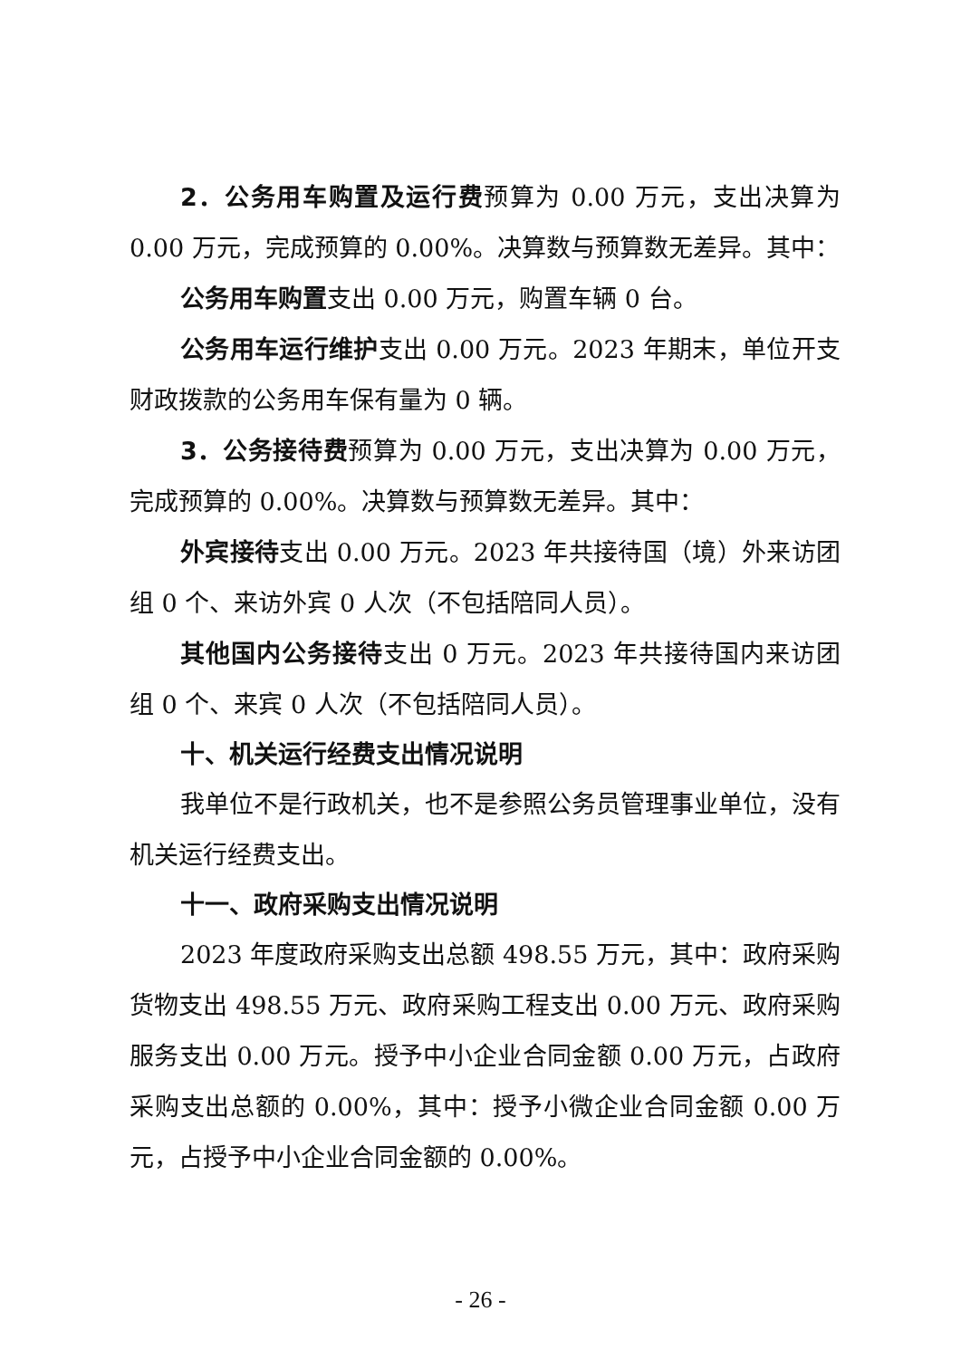2．公务用车购置及运行费预算为 0.00 万元，支出决算为 0.00 万元，完成预算的 0.00%。决算数与预算数无差异。其中：
公务用车购置支出 0.00 万元，购置车辆 0 台。
公务用车运行维护支出 0.00 万元。2023 年期末，单位开支财政拨款的公务用车保有量为 0 辆。
3．公务接待费预算为 0.00 万元，支出决算为 0.00 万元，完成预算的 0.00%。决算数与预算数无差异。其中：
外宾接待支出 0.00 万元。2023 年共接待国（境）外来访团组 0 个、来访外宾 0 人次（不包括陪同人员）。
其他国内公务接待支出 0 万元。2023 年共接待国内来访团组 0 个、来宾 0 人次（不包括陪同人员）。
十、机关运行经费支出情况说明
我单位不是行政机关，也不是参照公务员管理事业单位，没有机关运行经费支出。
十一、政府采购支出情况说明
2023 年度政府采购支出总额 498.55 万元，其中：政府采购货物支出 498.55 万元、政府采购工程支出 0.00 万元、政府采购服务支出 0.00 万元。授予中小企业合同金额 0.00 万元，占政府采购支出总额的 0.00%，其中：授予小微企业合同金额 0.00 万元，占授予中小企业合同金额的 0.00%。
- 26 -